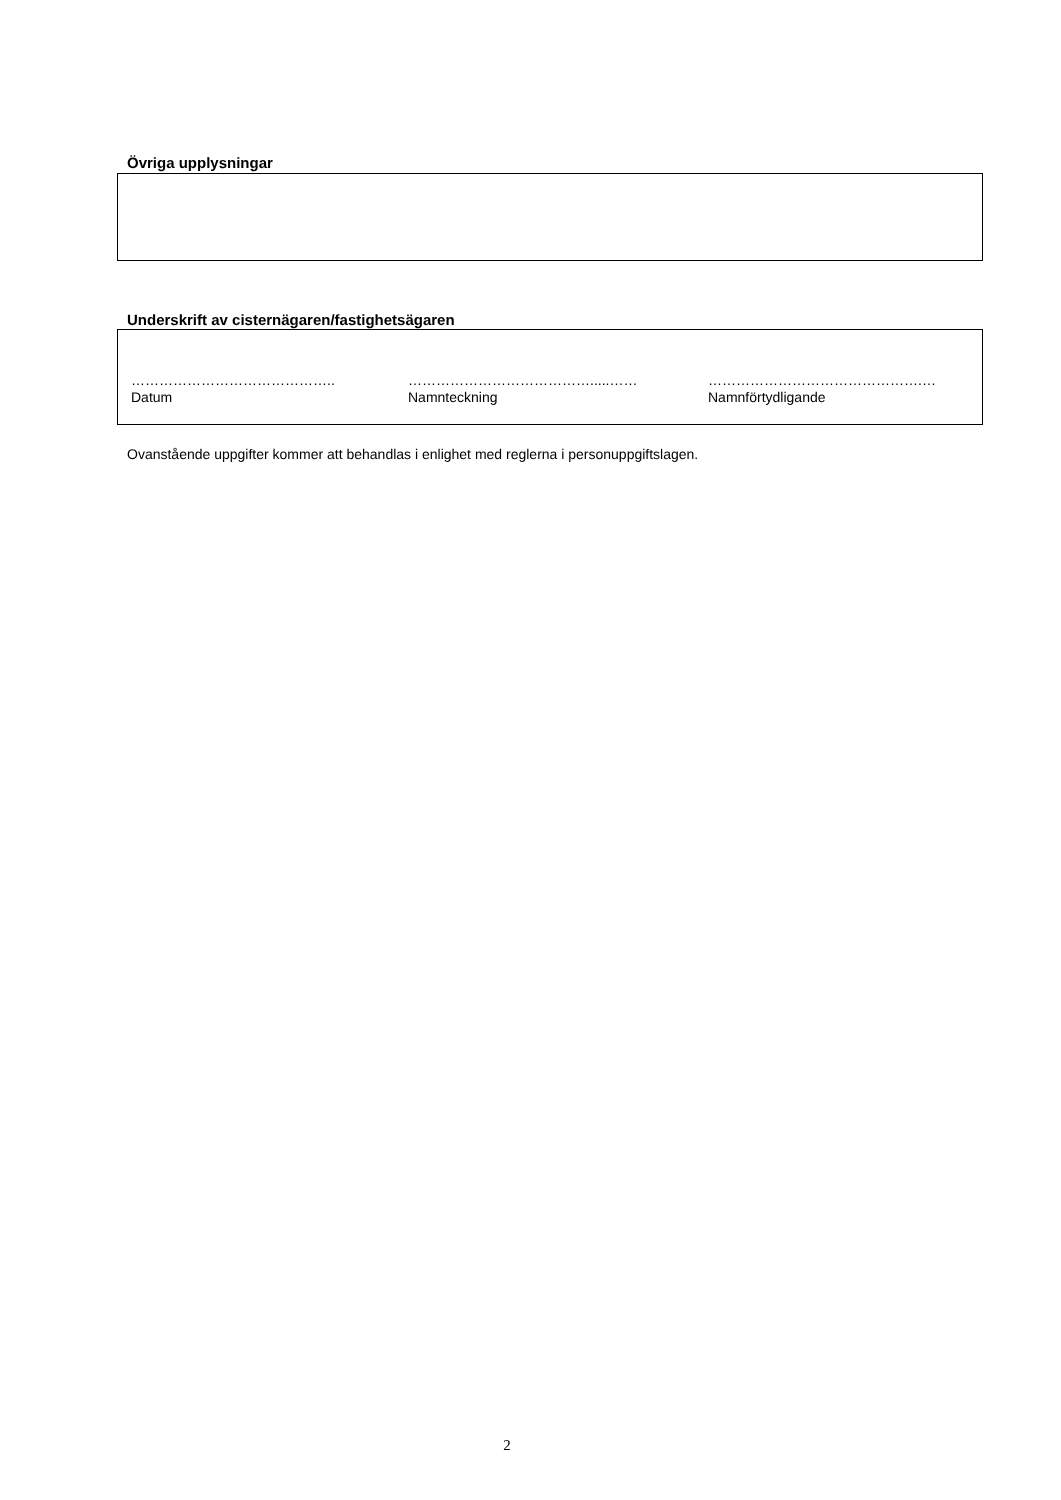Övriga upplysningar
Underskrift av cisternägaren/fastighetsägaren
……………………………………..
Datum
………………………………….....……
Namnteckning
……………………………………….…
Namnförtydligande
Ovanstående uppgifter kommer att behandlas i enlighet med reglerna i personuppgiftslagen.
2